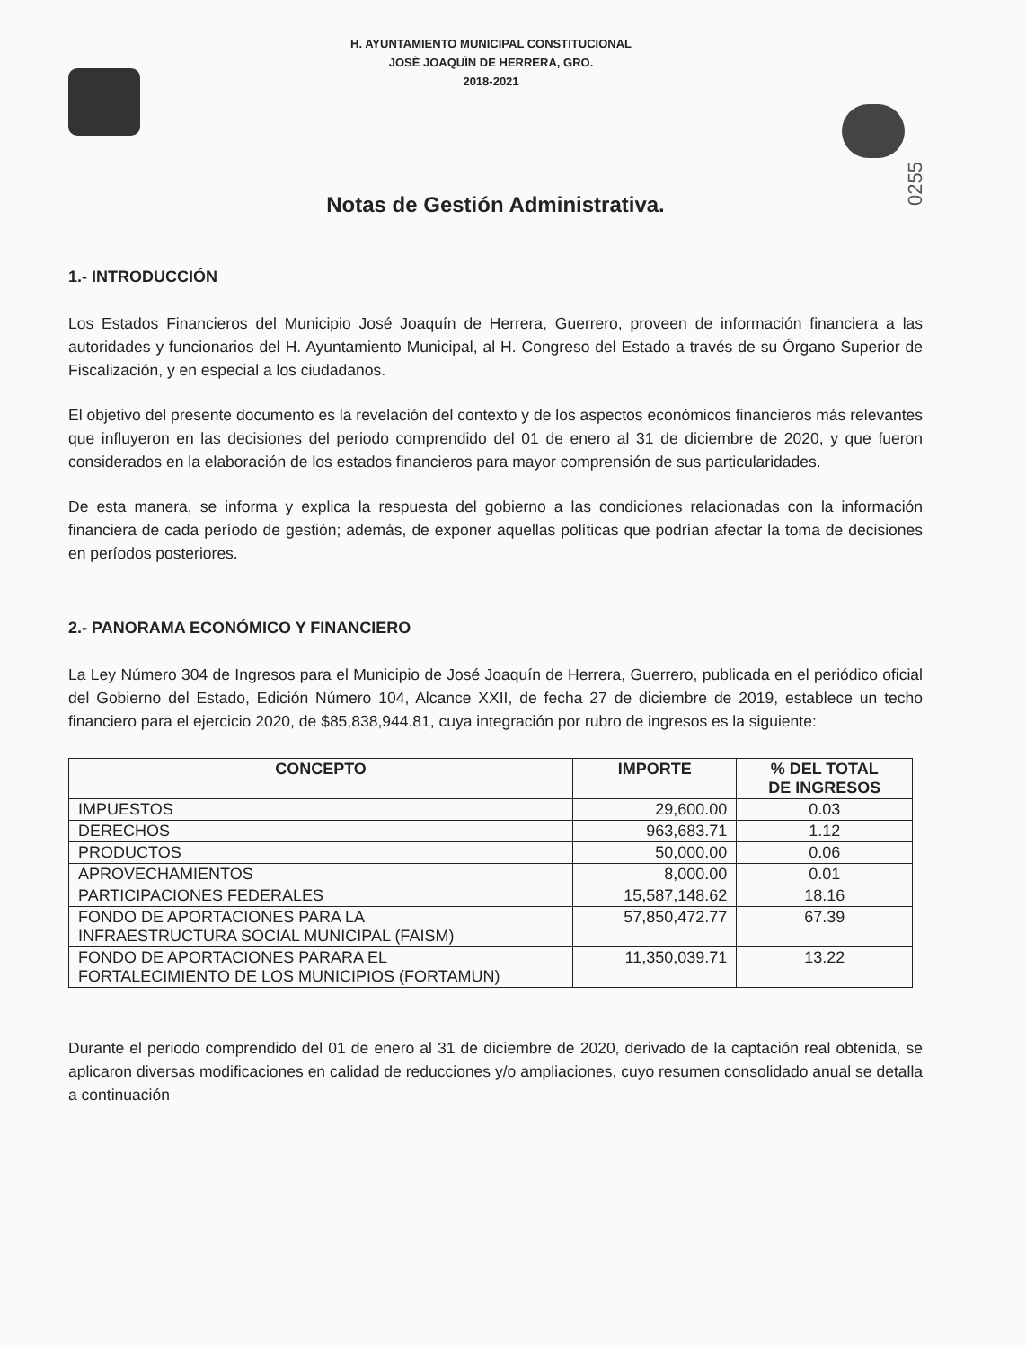H. AYUNTAMIENTO MUNICIPAL CONSTITUCIONAL
JOSÈ JOAQUÌN DE HERRERA, GRO.
2018-2021
0255
Notas de Gestión Administrativa.
1.- INTRODUCCIÓN
Los Estados Financieros del Municipio José Joaquín de Herrera, Guerrero, proveen de información financiera a las autoridades y funcionarios del H. Ayuntamiento Municipal, al H. Congreso del Estado a través de su Órgano Superior de Fiscalización, y en especial a los ciudadanos.
El objetivo del presente documento es la revelación del contexto y de los aspectos económicos financieros más relevantes que influyeron en las decisiones del periodo comprendido del 01 de enero al 31 de diciembre de 2020, y que fueron considerados en la elaboración de los estados financieros para mayor comprensión de sus particularidades.
De esta manera, se informa y explica la respuesta del gobierno a las condiciones relacionadas con la información financiera de cada período de gestión; además, de exponer aquellas políticas que podrían afectar la toma de decisiones en períodos posteriores.
2.- PANORAMA ECONÓMICO Y FINANCIERO
La Ley Número 304 de Ingresos para el Municipio de José Joaquín de Herrera, Guerrero, publicada en el periódico oficial del Gobierno del Estado, Edición Número 104, Alcance XXII, de fecha 27 de diciembre de 2019, establece un techo financiero para el ejercicio 2020, de $85,838,944.81, cuya integración por rubro de ingresos es la siguiente:
| CONCEPTO | IMPORTE | % DEL TOTAL DE INGRESOS |
| --- | --- | --- |
| IMPUESTOS | 29,600.00 | 0.03 |
| DERECHOS | 963,683.71 | 1.12 |
| PRODUCTOS | 50,000.00 | 0.06 |
| APROVECHAMIENTOS | 8,000.00 | 0.01 |
| PARTICIPACIONES FEDERALES | 15,587,148.62 | 18.16 |
| FONDO DE APORTACIONES PARA LA INFRAESTRUCTURA SOCIAL MUNICIPAL (FAISM) | 57,850,472.77 | 67.39 |
| FONDO DE APORTACIONES PARARA EL FORTALECIMIENTO DE LOS MUNICIPIOS (FORTAMUN) | 11,350,039.71 | 13.22 |
Durante el periodo comprendido del 01 de enero al 31 de diciembre de 2020, derivado de la captación real obtenida, se aplicaron diversas modificaciones en calidad de reducciones y/o ampliaciones, cuyo resumen consolidado anual se detalla a continuación